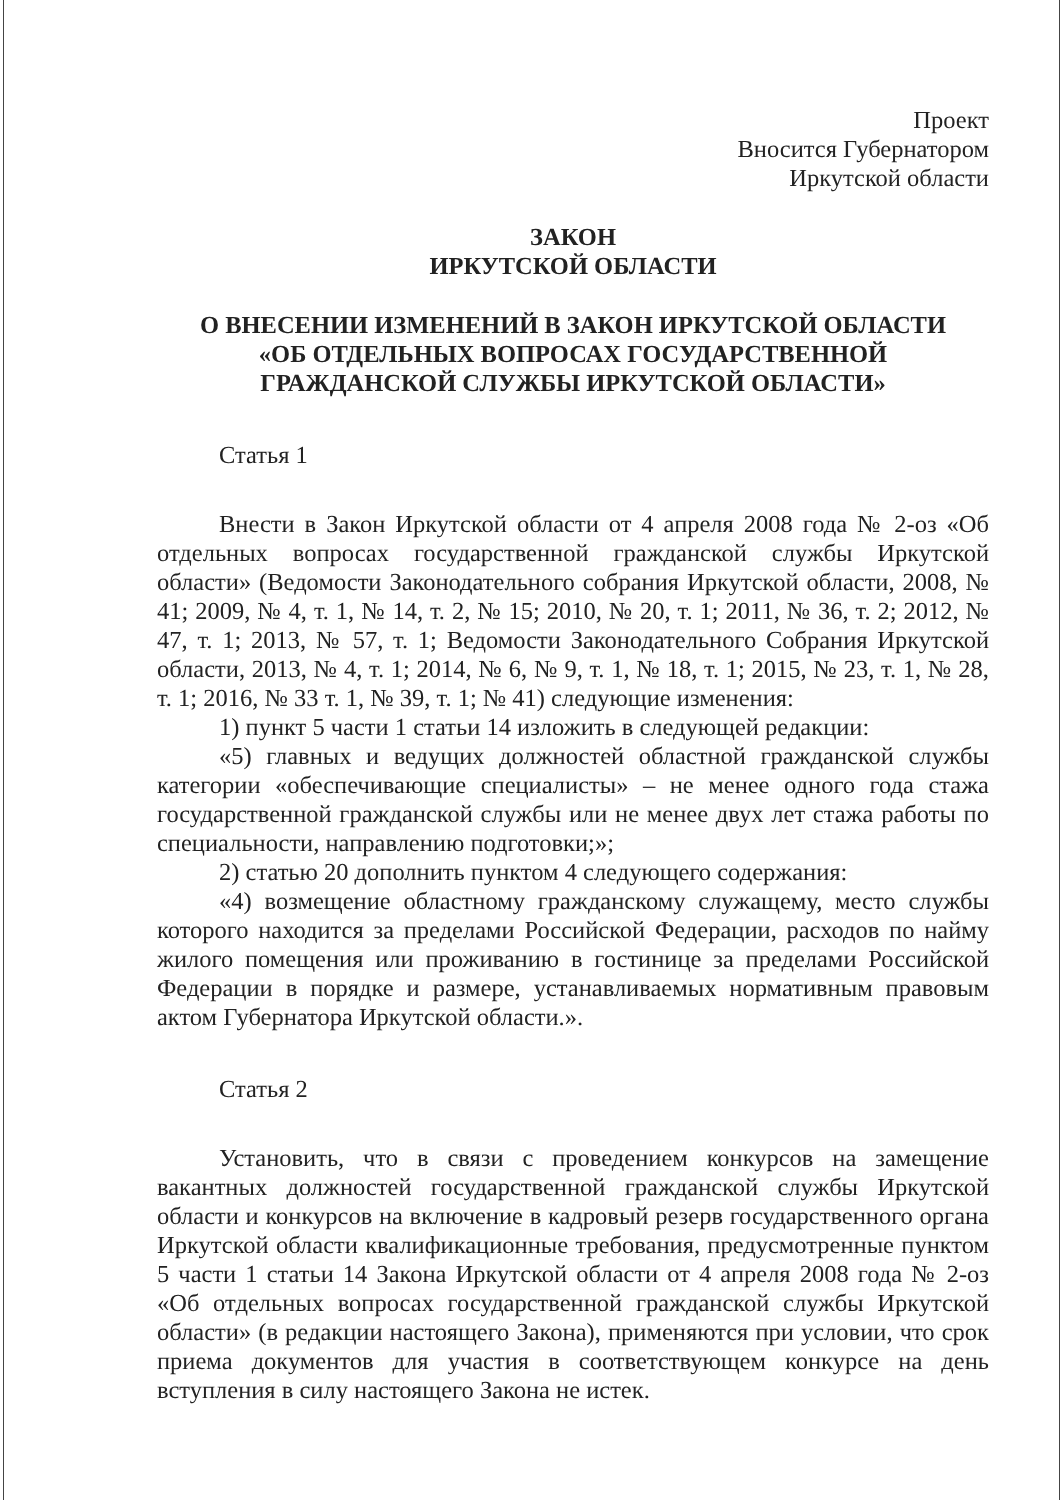Проект
Вносится Губернатором
Иркутской области
ЗАКОН
ИРКУТСКОЙ ОБЛАСТИ
О ВНЕСЕНИИ ИЗМЕНЕНИЙ В ЗАКОН ИРКУТСКОЙ ОБЛАСТИ
«ОБ ОТДЕЛЬНЫХ ВОПРОСАХ ГОСУДАРСТВЕННОЙ
ГРАЖДАНСКОЙ СЛУЖБЫ ИРКУТСКОЙ ОБЛАСТИ»
Статья 1
Внести в Закон Иркутской области от 4 апреля 2008 года № 2-оз «Об отдельных вопросах государственной гражданской службы Иркутской области» (Ведомости Законодательного собрания Иркутской области, 2008, № 41; 2009, № 4, т. 1, № 14, т. 2, № 15; 2010, № 20, т. 1; 2011, № 36, т. 2; 2012, № 47, т. 1; 2013, № 57, т. 1; Ведомости Законодательного Собрания Иркутской области, 2013, № 4, т. 1; 2014, № 6, № 9, т. 1, № 18, т. 1; 2015, № 23, т. 1, № 28, т. 1; 2016, № 33 т. 1, № 39, т. 1; № 41) следующие изменения:
1) пункт 5 части 1 статьи 14 изложить в следующей редакции:
«5) главных и ведущих должностей областной гражданской службы категории «обеспечивающие специалисты» – не менее одного года стажа государственной гражданской службы или не менее двух лет стажа работы по специальности, направлению подготовки;»;
2) статью 20 дополнить пунктом 4 следующего содержания:
«4) возмещение областному гражданскому служащему, место службы которого находится за пределами Российской Федерации, расходов по найму жилого помещения или проживанию в гостинице за пределами Российской Федерации в порядке и размере, устанавливаемых нормативным правовым актом Губернатора Иркутской области.».
Статья 2
Установить, что в связи с проведением конкурсов на замещение вакантных должностей государственной гражданской службы Иркутской области и конкурсов на включение в кадровый резерв государственного органа Иркутской области квалификационные требования, предусмотренные пунктом 5 части 1 статьи 14 Закона Иркутской области от 4 апреля 2008 года № 2-оз «Об отдельных вопросах государственной гражданской службы Иркутской области» (в редакции настоящего Закона), применяются при условии, что срок приема документов для участия в соответствующем конкурсе на день вступления в силу настоящего Закона не истек.